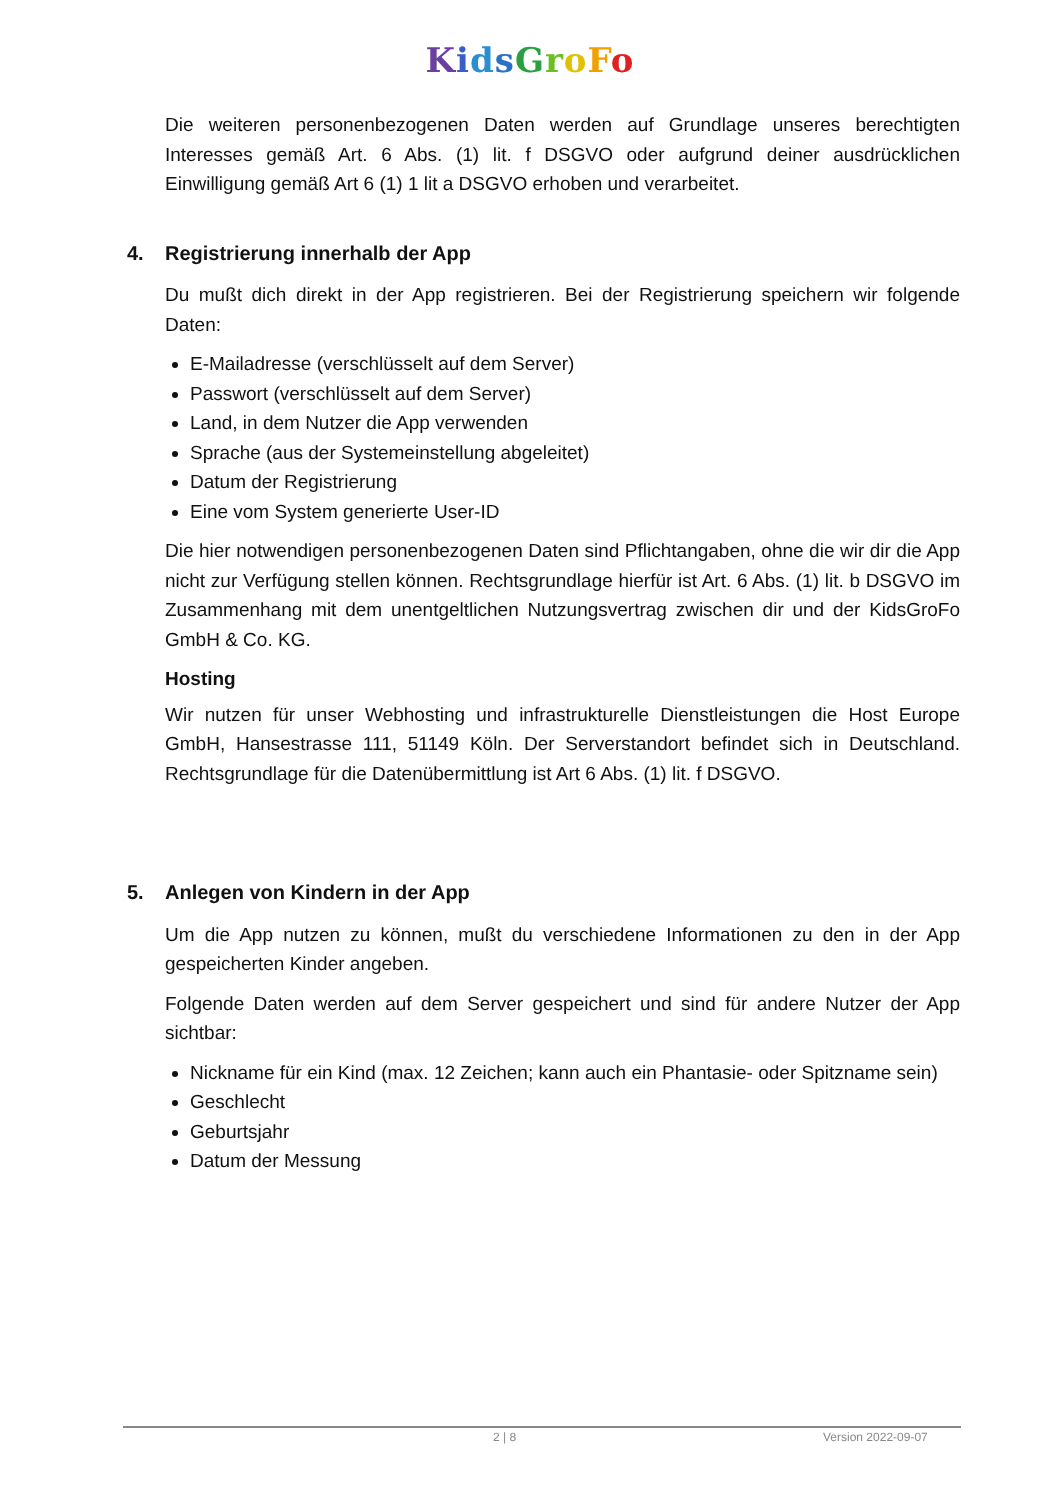KidsGroFo
Die weiteren personenbezogenen Daten werden auf Grundlage unseres berechtigten Interesses gemäß Art. 6 Abs. (1) lit. f DSGVO oder aufgrund deiner ausdrücklichen Einwilligung gemäß Art 6 (1) 1 lit a DSGVO erhoben und verarbeitet.
4. Registrierung innerhalb der App
Du mußt dich direkt in der App registrieren. Bei der Registrierung speichern wir folgende Daten:
E-Mailadresse (verschlüsselt auf dem Server)
Passwort (verschlüsselt auf dem Server)
Land, in dem Nutzer die App verwenden
Sprache (aus der Systemeinstellung abgeleitet)
Datum der Registrierung
Eine vom System generierte User-ID
Die hier notwendigen personenbezogenen Daten sind Pflichtangaben, ohne die wir dir die App nicht zur Verfügung stellen können. Rechtsgrundlage hierfür ist Art. 6 Abs. (1) lit. b DSGVO im Zusammenhang mit dem unentgeltlichen Nutzungsvertrag zwischen dir und der KidsGroFo GmbH & Co. KG.
Hosting
Wir nutzen für unser Webhosting und infrastrukturelle Dienstleistungen die Host Europe GmbH, Hansestrasse 111, 51149 Köln. Der Serverstandort befindet sich in Deutschland. Rechtsgrundlage für die Datenübermittlung ist Art 6 Abs. (1) lit. f DSGVO.
5. Anlegen von Kindern in der App
Um die App nutzen zu können, mußt du verschiedene Informationen zu den in der App gespeicherten Kinder angeben.
Folgende Daten werden auf dem Server gespeichert und sind für andere Nutzer der App sichtbar:
Nickname für ein Kind (max. 12 Zeichen; kann auch ein Phantasie- oder Spitzname sein)
Geschlecht
Geburtsjahr
Datum der Messung
2 | 8 Version 2022-09-07